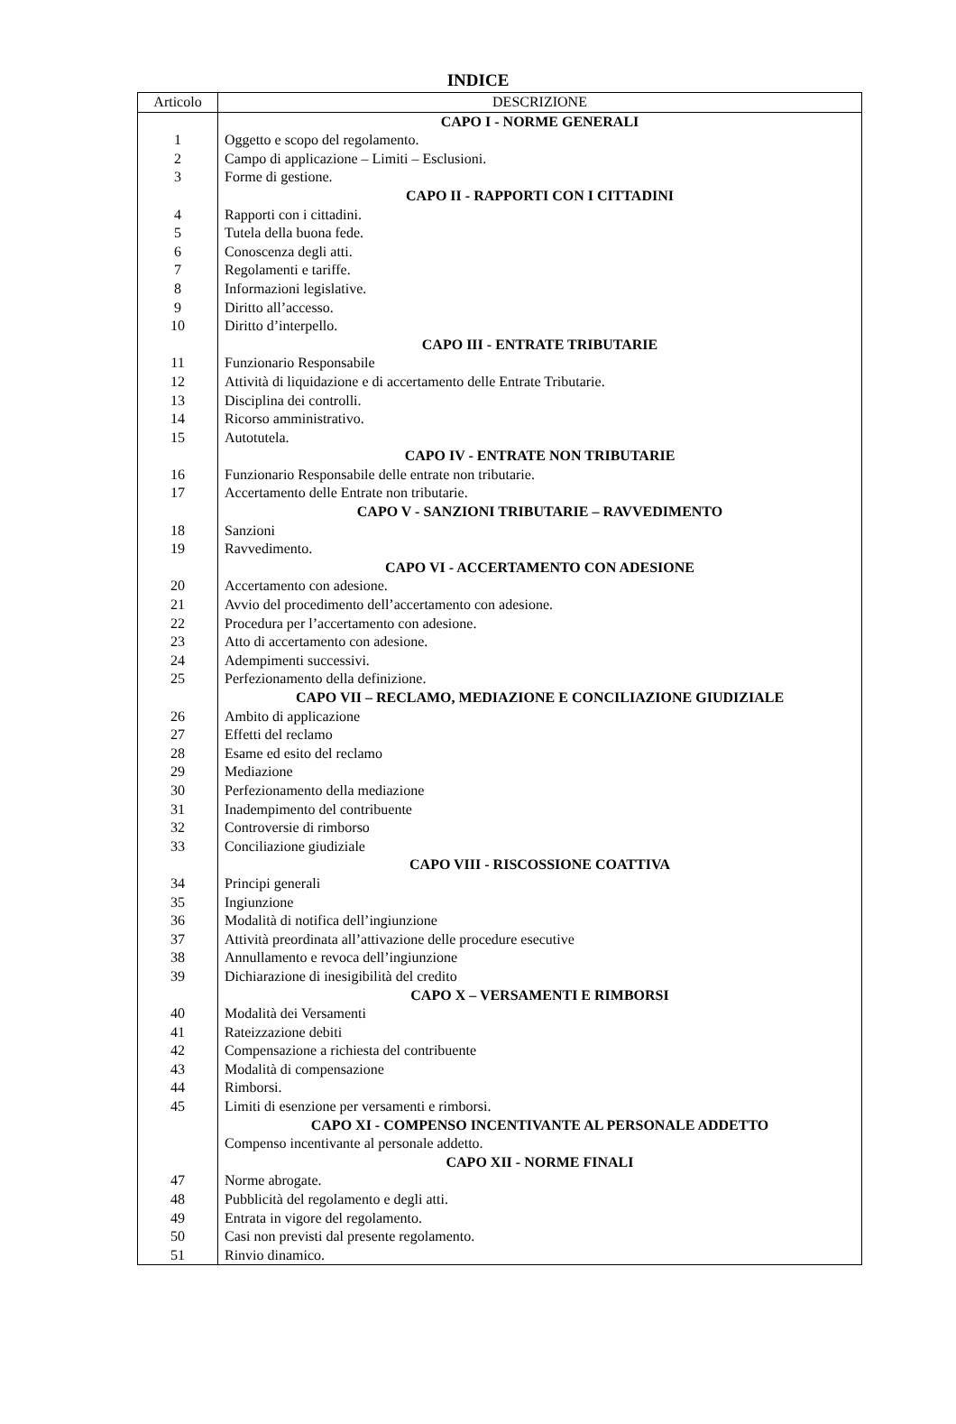INDICE
| Articolo | DESCRIZIONE |
| --- | --- |
| | CAPO I - NORME GENERALI |
| 1 | Oggetto e scopo del regolamento. |
| 2 | Campo di applicazione – Limiti – Esclusioni. |
| 3 | Forme di gestione. |
| | CAPO II - RAPPORTI CON I CITTADINI |
| 4 | Rapporti con i cittadini. |
| 5 | Tutela della buona fede. |
| 6 | Conoscenza degli atti. |
| 7 | Regolamenti e tariffe. |
| 8 | Informazioni legislative. |
| 9 | Diritto all’accesso. |
| 10 | Diritto d’interpello. |
| | CAPO III - ENTRATE TRIBUTARIE |
| 11 | Funzionario Responsabile |
| 12 | Attività di liquidazione e di accertamento delle Entrate Tributarie. |
| 13 | Disciplina dei controlli. |
| 14 | Ricorso amministrativo. |
| 15 | Autotutela. |
| | CAPO IV - ENTRATE NON TRIBUTARIE |
| 16 | Funzionario Responsabile delle entrate non tributarie. |
| 17 | Accertamento delle Entrate non tributarie. |
| | CAPO V - SANZIONI TRIBUTARIE – RAVVEDIMENTO |
| 18 | Sanzioni |
| 19 | Ravvedimento. |
| | CAPO VI - ACCERTAMENTO CON ADESIONE |
| 20 | Accertamento con adesione. |
| 21 | Avvio del procedimento dell’accertamento con adesione. |
| 22 | Procedura per l’accertamento con adesione. |
| 23 | Atto di accertamento con adesione. |
| 24 | Adempimenti successivi. |
| 25 | Perfezionamento della definizione. |
| | CAPO VII – RECLAMO, MEDIAZIONE E CONCILIAZIONE GIUDIZIALE |
| 26 | Ambito di applicazione |
| 27 | Effetti del reclamo |
| 28 | Esame ed esito del reclamo |
| 29 | Mediazione |
| 30 | Perfezionamento della mediazione |
| 31 | Inadempimento del contribuente |
| 32 | Controversie di rimborso |
| 33 | Conciliazione giudiziale |
| | CAPO VIII - RISCOSSIONE COATTIVA |
| 34 | Principi generali |
| 35 | Ingiunzione |
| 36 | Modalità di notifica dell’ingiunzione |
| 37 | Attività preordinata all’attivazione delle procedure esecutive |
| 38 | Annullamento e revoca dell’ingiunzione |
| 39 | Dichiarazione di inesigibilità del credito |
| | CAPO X – VERSAMENTI E RIMBORSI |
| 40 | Modalità dei Versamenti |
| 41 | Rateizzazione debiti |
| 42 | Compensazione a richiesta del contribuente |
| 43 | Modalità di compensazione |
| 44 | Rimborsi. |
| 45 | Limiti di esenzione per versamenti e rimborsi. |
| | CAPO XI - COMPENSO INCENTIVANTE AL PERSONALE ADDETTO |
| | Compenso incentivante al personale addetto. |
| | CAPO XII - NORME FINALI |
| 47 | Norme abrogate. |
| 48 | Pubblicità del regolamento e degli atti. |
| 49 | Entrata in vigore del regolamento. |
| 50 | Casi non previsti dal presente regolamento. |
| 51 | Rinvio dinamico. |